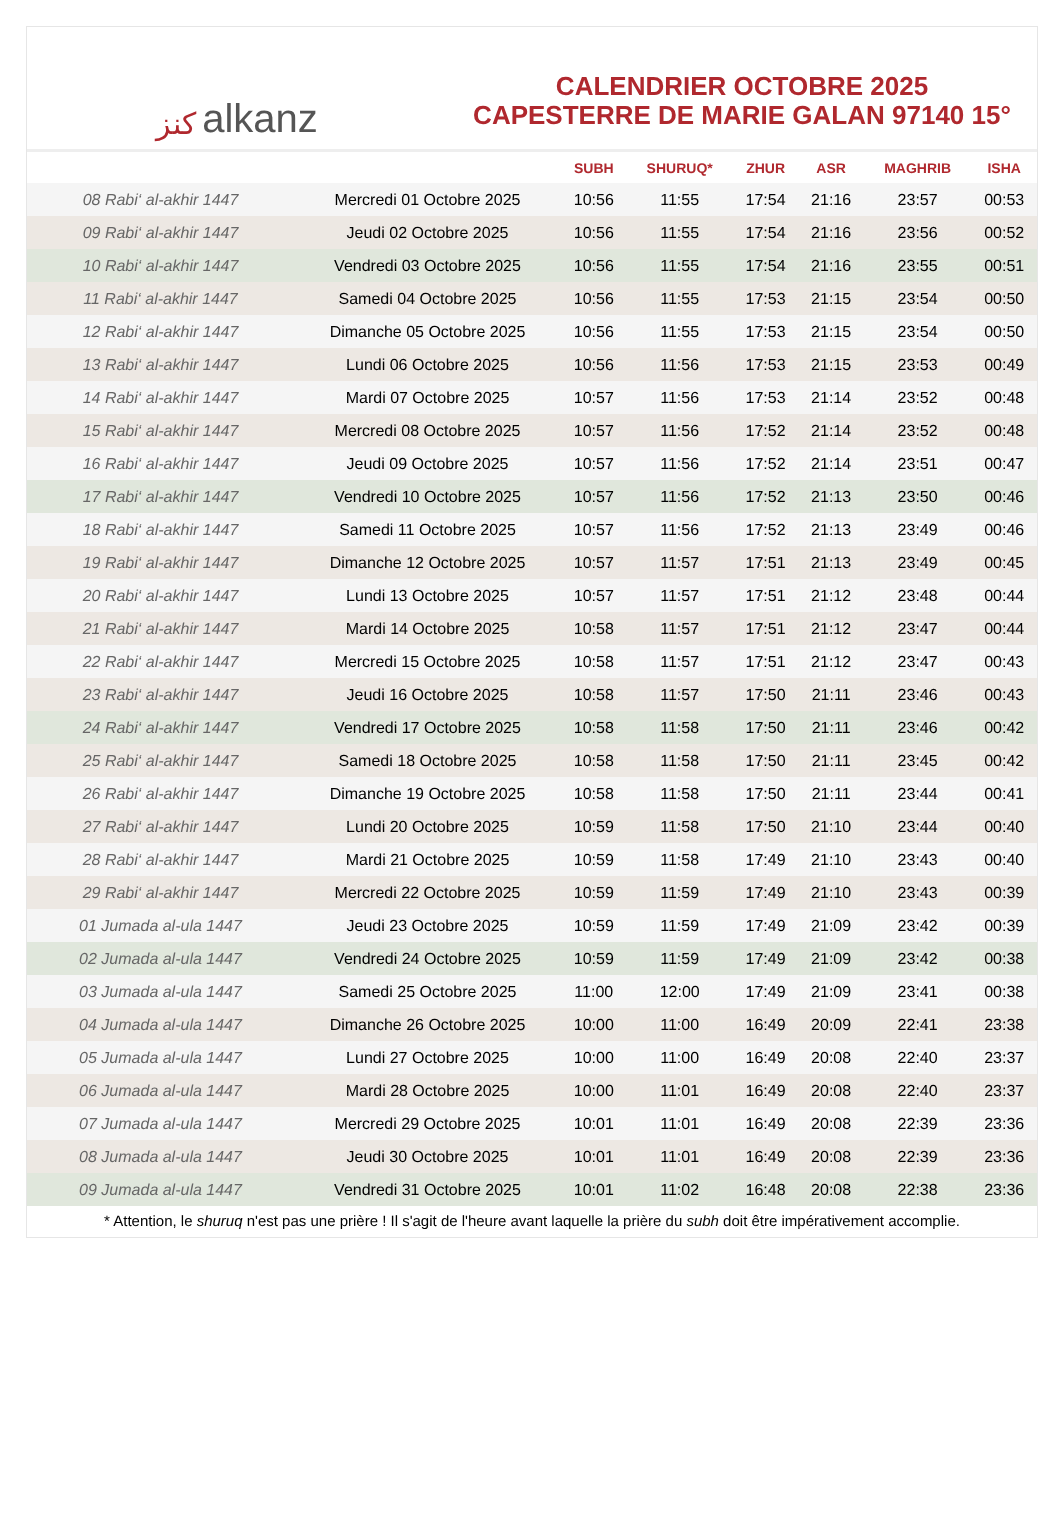ﻛﻨﺰ alkanz
CALENDRIER OCTOBRE 2025
CAPESTERRE DE MARIE GALAN 97140 15°
| | | SUBH | SHURUQ* | ZHUR | ASR | MAGHRIB | ISHA |
| --- | --- | --- | --- | --- | --- | --- | --- |
| 08 Rabi‘ al-akhir 1447 | Mercredi 01 Octobre 2025 | 10:56 | 11:55 | 17:54 | 21:16 | 23:57 | 00:53 |
| 09 Rabi‘ al-akhir 1447 | Jeudi 02 Octobre 2025 | 10:56 | 11:55 | 17:54 | 21:16 | 23:56 | 00:52 |
| 10 Rabi‘ al-akhir 1447 | Vendredi 03 Octobre 2025 | 10:56 | 11:55 | 17:54 | 21:16 | 23:55 | 00:51 |
| 11 Rabi‘ al-akhir 1447 | Samedi 04 Octobre 2025 | 10:56 | 11:55 | 17:53 | 21:15 | 23:54 | 00:50 |
| 12 Rabi‘ al-akhir 1447 | Dimanche 05 Octobre 2025 | 10:56 | 11:55 | 17:53 | 21:15 | 23:54 | 00:50 |
| 13 Rabi‘ al-akhir 1447 | Lundi 06 Octobre 2025 | 10:56 | 11:56 | 17:53 | 21:15 | 23:53 | 00:49 |
| 14 Rabi‘ al-akhir 1447 | Mardi 07 Octobre 2025 | 10:57 | 11:56 | 17:53 | 21:14 | 23:52 | 00:48 |
| 15 Rabi‘ al-akhir 1447 | Mercredi 08 Octobre 2025 | 10:57 | 11:56 | 17:52 | 21:14 | 23:52 | 00:48 |
| 16 Rabi‘ al-akhir 1447 | Jeudi 09 Octobre 2025 | 10:57 | 11:56 | 17:52 | 21:14 | 23:51 | 00:47 |
| 17 Rabi‘ al-akhir 1447 | Vendredi 10 Octobre 2025 | 10:57 | 11:56 | 17:52 | 21:13 | 23:50 | 00:46 |
| 18 Rabi‘ al-akhir 1447 | Samedi 11 Octobre 2025 | 10:57 | 11:56 | 17:52 | 21:13 | 23:49 | 00:46 |
| 19 Rabi‘ al-akhir 1447 | Dimanche 12 Octobre 2025 | 10:57 | 11:57 | 17:51 | 21:13 | 23:49 | 00:45 |
| 20 Rabi‘ al-akhir 1447 | Lundi 13 Octobre 2025 | 10:57 | 11:57 | 17:51 | 21:12 | 23:48 | 00:44 |
| 21 Rabi‘ al-akhir 1447 | Mardi 14 Octobre 2025 | 10:58 | 11:57 | 17:51 | 21:12 | 23:47 | 00:44 |
| 22 Rabi‘ al-akhir 1447 | Mercredi 15 Octobre 2025 | 10:58 | 11:57 | 17:51 | 21:12 | 23:47 | 00:43 |
| 23 Rabi‘ al-akhir 1447 | Jeudi 16 Octobre 2025 | 10:58 | 11:57 | 17:50 | 21:11 | 23:46 | 00:43 |
| 24 Rabi‘ al-akhir 1447 | Vendredi 17 Octobre 2025 | 10:58 | 11:58 | 17:50 | 21:11 | 23:46 | 00:42 |
| 25 Rabi‘ al-akhir 1447 | Samedi 18 Octobre 2025 | 10:58 | 11:58 | 17:50 | 21:11 | 23:45 | 00:42 |
| 26 Rabi‘ al-akhir 1447 | Dimanche 19 Octobre 2025 | 10:58 | 11:58 | 17:50 | 21:11 | 23:44 | 00:41 |
| 27 Rabi‘ al-akhir 1447 | Lundi 20 Octobre 2025 | 10:59 | 11:58 | 17:50 | 21:10 | 23:44 | 00:40 |
| 28 Rabi‘ al-akhir 1447 | Mardi 21 Octobre 2025 | 10:59 | 11:58 | 17:49 | 21:10 | 23:43 | 00:40 |
| 29 Rabi‘ al-akhir 1447 | Mercredi 22 Octobre 2025 | 10:59 | 11:59 | 17:49 | 21:10 | 23:43 | 00:39 |
| 01 Jumada al-ula 1447 | Jeudi 23 Octobre 2025 | 10:59 | 11:59 | 17:49 | 21:09 | 23:42 | 00:39 |
| 02 Jumada al-ula 1447 | Vendredi 24 Octobre 2025 | 10:59 | 11:59 | 17:49 | 21:09 | 23:42 | 00:38 |
| 03 Jumada al-ula 1447 | Samedi 25 Octobre 2025 | 11:00 | 12:00 | 17:49 | 21:09 | 23:41 | 00:38 |
| 04 Jumada al-ula 1447 | Dimanche 26 Octobre 2025 | 10:00 | 11:00 | 16:49 | 20:09 | 22:41 | 23:38 |
| 05 Jumada al-ula 1447 | Lundi 27 Octobre 2025 | 10:00 | 11:00 | 16:49 | 20:08 | 22:40 | 23:37 |
| 06 Jumada al-ula 1447 | Mardi 28 Octobre 2025 | 10:00 | 11:01 | 16:49 | 20:08 | 22:40 | 23:37 |
| 07 Jumada al-ula 1447 | Mercredi 29 Octobre 2025 | 10:01 | 11:01 | 16:49 | 20:08 | 22:39 | 23:36 |
| 08 Jumada al-ula 1447 | Jeudi 30 Octobre 2025 | 10:01 | 11:01 | 16:49 | 20:08 | 22:39 | 23:36 |
| 09 Jumada al-ula 1447 | Vendredi 31 Octobre 2025 | 10:01 | 11:02 | 16:48 | 20:08 | 22:38 | 23:36 |
* Attention, le shuruq n'est pas une prière ! Il s'agit de l'heure avant laquelle la prière du subh doit être impérativement accomplie.